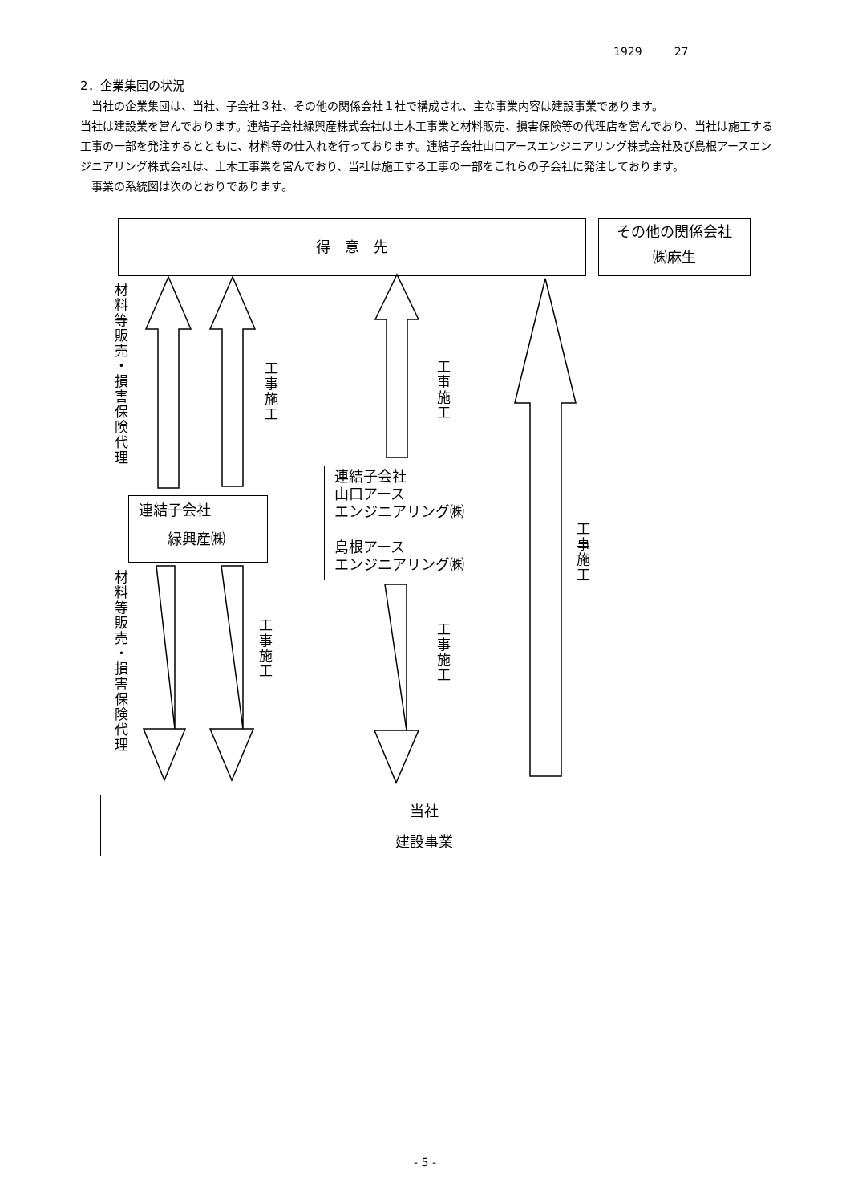1929 27
2．企業集団の状況
　当社の企業集団は、当社、子会社３社、その他の関係会社１社で構成され、主な事業内容は建設事業であります。
当社は建設業を営んでおります。連結子会社緑興産株式会社は土木工事業と材料販売、損害保険等の代理店を営んでおり、当社は施工する工事の一部を発注するとともに、材料等の仕入れを行っております。連結子会社山口アースエンジニアリング株式会社及び島根アースエンジニアリング株式会社は、土木工事業を営んでおり、当社は施工する工事の一部をこれらの子会社に発注しております。
　事業の系統図は次のとおりであります。
得　意　先
その他の関係会社
㈱麻生
材料等販売・損害保険代理
工事施工
工事施工
連結子会社
　　緑興産㈱
連結子会社
山口アース
エンジニアリング㈱
島根アース
エンジニアリング㈱
工事施工
材料等販売・損害保険代理
工事施工
工事施工
当社
建設事業
- 5 -